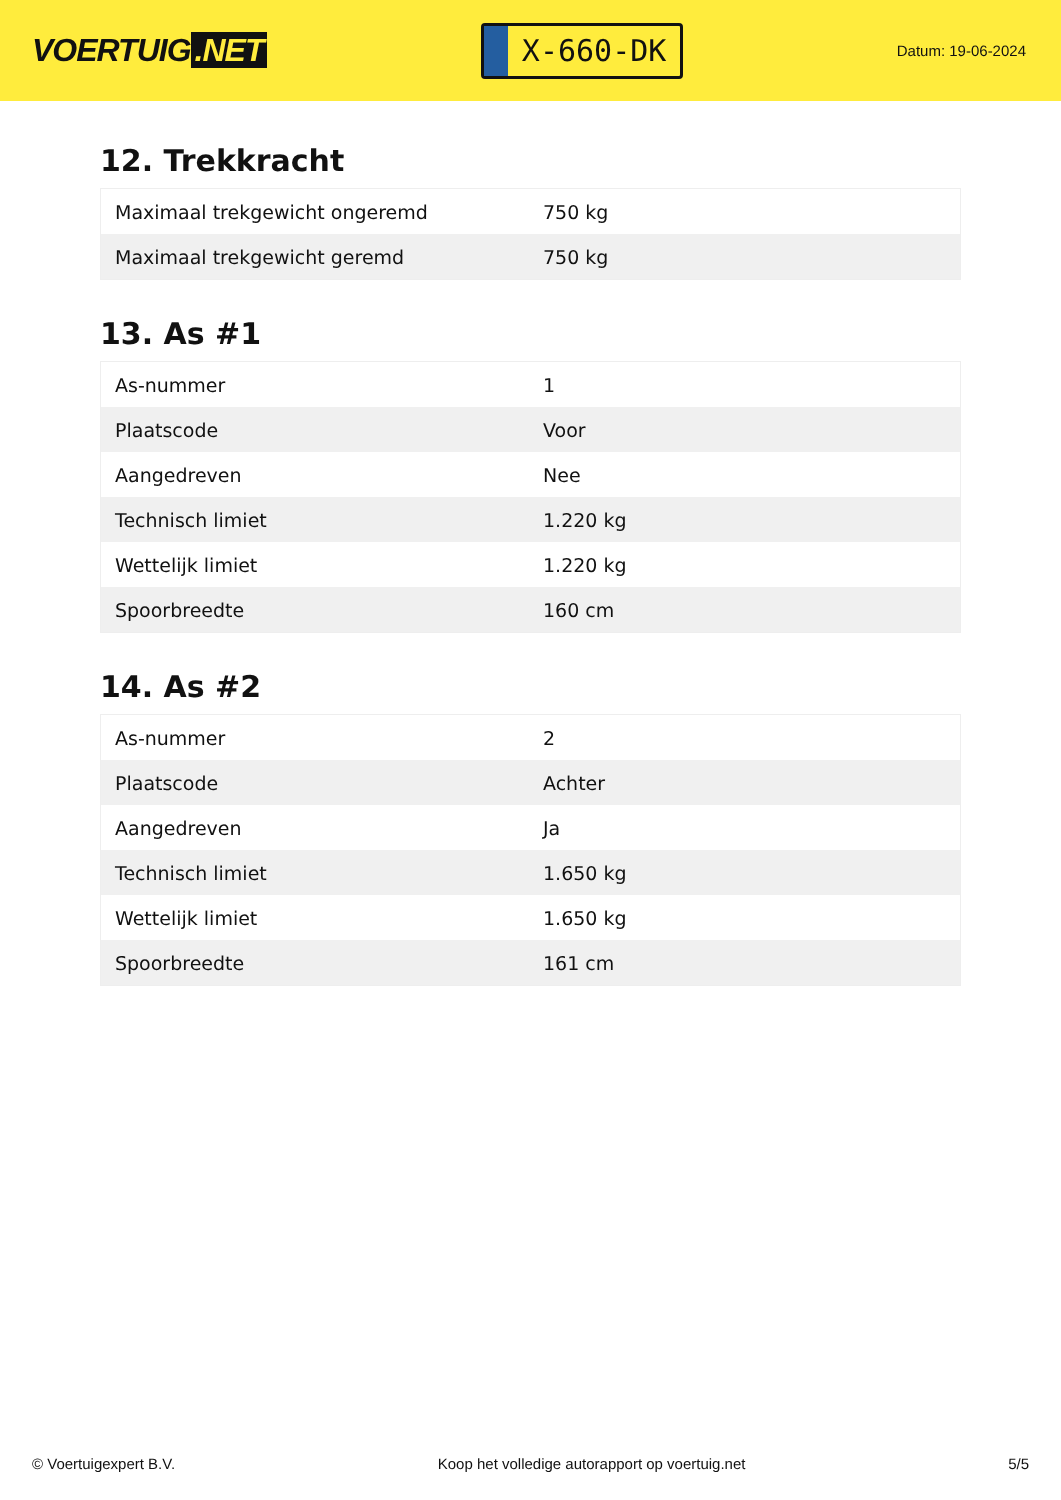VOERTUIG.NET
X-660-DK
Datum: 19-06-2024
12. Trekkracht
| Maximaal trekgewicht ongeremd | 750 kg |
| Maximaal trekgewicht geremd | 750 kg |
13. As #1
| As-nummer | 1 |
| Plaatscode | Voor |
| Aangedreven | Nee |
| Technisch limiet | 1.220 kg |
| Wettelijk limiet | 1.220 kg |
| Spoorbreedte | 160 cm |
14. As #2
| As-nummer | 2 |
| Plaatscode | Achter |
| Aangedreven | Ja |
| Technisch limiet | 1.650 kg |
| Wettelijk limiet | 1.650 kg |
| Spoorbreedte | 161 cm |
© Voertuigexpert B.V. Koop het volledige autorapport op voertuig.net 5/5